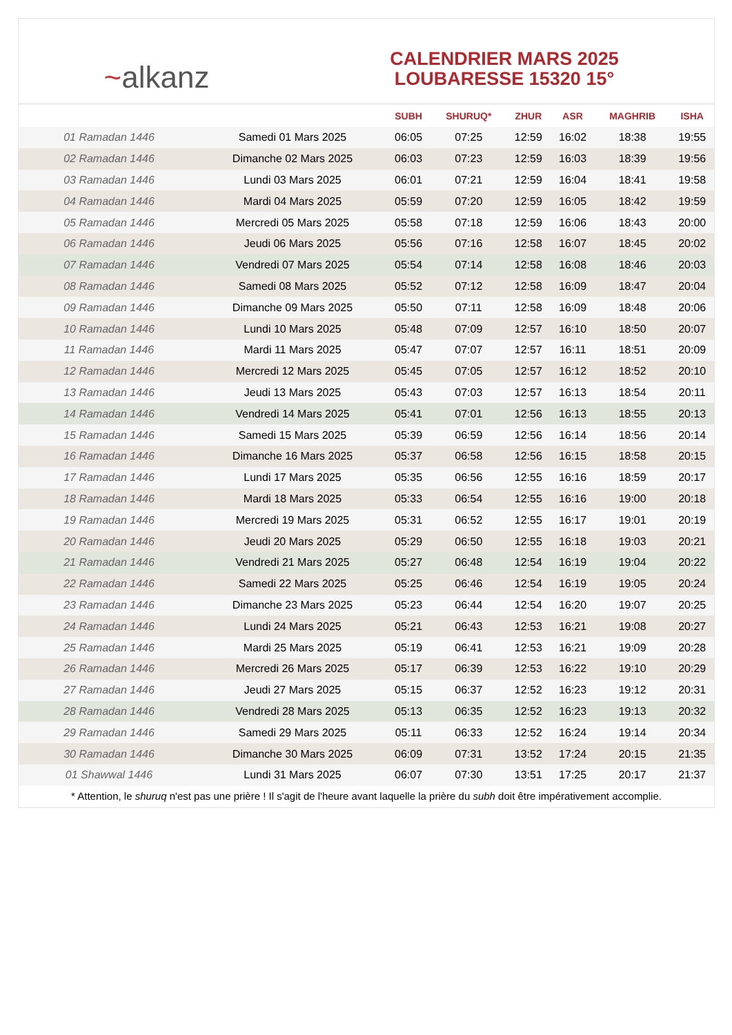~alkanz
CALENDRIER MARS 2025
LOUBARESSE 15320 15°
| | | SUBH | SHURUQ* | ZHUR | ASR | MAGHRIB | ISHA |
| --- | --- | --- | --- | --- | --- | --- | --- |
| 01 Ramadan 1446 | Samedi 01 Mars 2025 | 06:05 | 07:25 | 12:59 | 16:02 | 18:38 | 19:55 |
| 02 Ramadan 1446 | Dimanche 02 Mars 2025 | 06:03 | 07:23 | 12:59 | 16:03 | 18:39 | 19:56 |
| 03 Ramadan 1446 | Lundi 03 Mars 2025 | 06:01 | 07:21 | 12:59 | 16:04 | 18:41 | 19:58 |
| 04 Ramadan 1446 | Mardi 04 Mars 2025 | 05:59 | 07:20 | 12:59 | 16:05 | 18:42 | 19:59 |
| 05 Ramadan 1446 | Mercredi 05 Mars 2025 | 05:58 | 07:18 | 12:59 | 16:06 | 18:43 | 20:00 |
| 06 Ramadan 1446 | Jeudi 06 Mars 2025 | 05:56 | 07:16 | 12:58 | 16:07 | 18:45 | 20:02 |
| 07 Ramadan 1446 | Vendredi 07 Mars 2025 | 05:54 | 07:14 | 12:58 | 16:08 | 18:46 | 20:03 |
| 08 Ramadan 1446 | Samedi 08 Mars 2025 | 05:52 | 07:12 | 12:58 | 16:09 | 18:47 | 20:04 |
| 09 Ramadan 1446 | Dimanche 09 Mars 2025 | 05:50 | 07:11 | 12:58 | 16:09 | 18:48 | 20:06 |
| 10 Ramadan 1446 | Lundi 10 Mars 2025 | 05:48 | 07:09 | 12:57 | 16:10 | 18:50 | 20:07 |
| 11 Ramadan 1446 | Mardi 11 Mars 2025 | 05:47 | 07:07 | 12:57 | 16:11 | 18:51 | 20:09 |
| 12 Ramadan 1446 | Mercredi 12 Mars 2025 | 05:45 | 07:05 | 12:57 | 16:12 | 18:52 | 20:10 |
| 13 Ramadan 1446 | Jeudi 13 Mars 2025 | 05:43 | 07:03 | 12:57 | 16:13 | 18:54 | 20:11 |
| 14 Ramadan 1446 | Vendredi 14 Mars 2025 | 05:41 | 07:01 | 12:56 | 16:13 | 18:55 | 20:13 |
| 15 Ramadan 1446 | Samedi 15 Mars 2025 | 05:39 | 06:59 | 12:56 | 16:14 | 18:56 | 20:14 |
| 16 Ramadan 1446 | Dimanche 16 Mars 2025 | 05:37 | 06:58 | 12:56 | 16:15 | 18:58 | 20:15 |
| 17 Ramadan 1446 | Lundi 17 Mars 2025 | 05:35 | 06:56 | 12:55 | 16:16 | 18:59 | 20:17 |
| 18 Ramadan 1446 | Mardi 18 Mars 2025 | 05:33 | 06:54 | 12:55 | 16:16 | 19:00 | 20:18 |
| 19 Ramadan 1446 | Mercredi 19 Mars 2025 | 05:31 | 06:52 | 12:55 | 16:17 | 19:01 | 20:19 |
| 20 Ramadan 1446 | Jeudi 20 Mars 2025 | 05:29 | 06:50 | 12:55 | 16:18 | 19:03 | 20:21 |
| 21 Ramadan 1446 | Vendredi 21 Mars 2025 | 05:27 | 06:48 | 12:54 | 16:19 | 19:04 | 20:22 |
| 22 Ramadan 1446 | Samedi 22 Mars 2025 | 05:25 | 06:46 | 12:54 | 16:19 | 19:05 | 20:24 |
| 23 Ramadan 1446 | Dimanche 23 Mars 2025 | 05:23 | 06:44 | 12:54 | 16:20 | 19:07 | 20:25 |
| 24 Ramadan 1446 | Lundi 24 Mars 2025 | 05:21 | 06:43 | 12:53 | 16:21 | 19:08 | 20:27 |
| 25 Ramadan 1446 | Mardi 25 Mars 2025 | 05:19 | 06:41 | 12:53 | 16:21 | 19:09 | 20:28 |
| 26 Ramadan 1446 | Mercredi 26 Mars 2025 | 05:17 | 06:39 | 12:53 | 16:22 | 19:10 | 20:29 |
| 27 Ramadan 1446 | Jeudi 27 Mars 2025 | 05:15 | 06:37 | 12:52 | 16:23 | 19:12 | 20:31 |
| 28 Ramadan 1446 | Vendredi 28 Mars 2025 | 05:13 | 06:35 | 12:52 | 16:23 | 19:13 | 20:32 |
| 29 Ramadan 1446 | Samedi 29 Mars 2025 | 05:11 | 06:33 | 12:52 | 16:24 | 19:14 | 20:34 |
| 30 Ramadan 1446 | Dimanche 30 Mars 2025 | 06:09 | 07:31 | 13:52 | 17:24 | 20:15 | 21:35 |
| 01 Shawwal 1446 | Lundi 31 Mars 2025 | 06:07 | 07:30 | 13:51 | 17:25 | 20:17 | 21:37 |
* Attention, le shuruq n'est pas une prière ! Il s'agit de l'heure avant laquelle la prière du subh doit être impérativement accomplie.